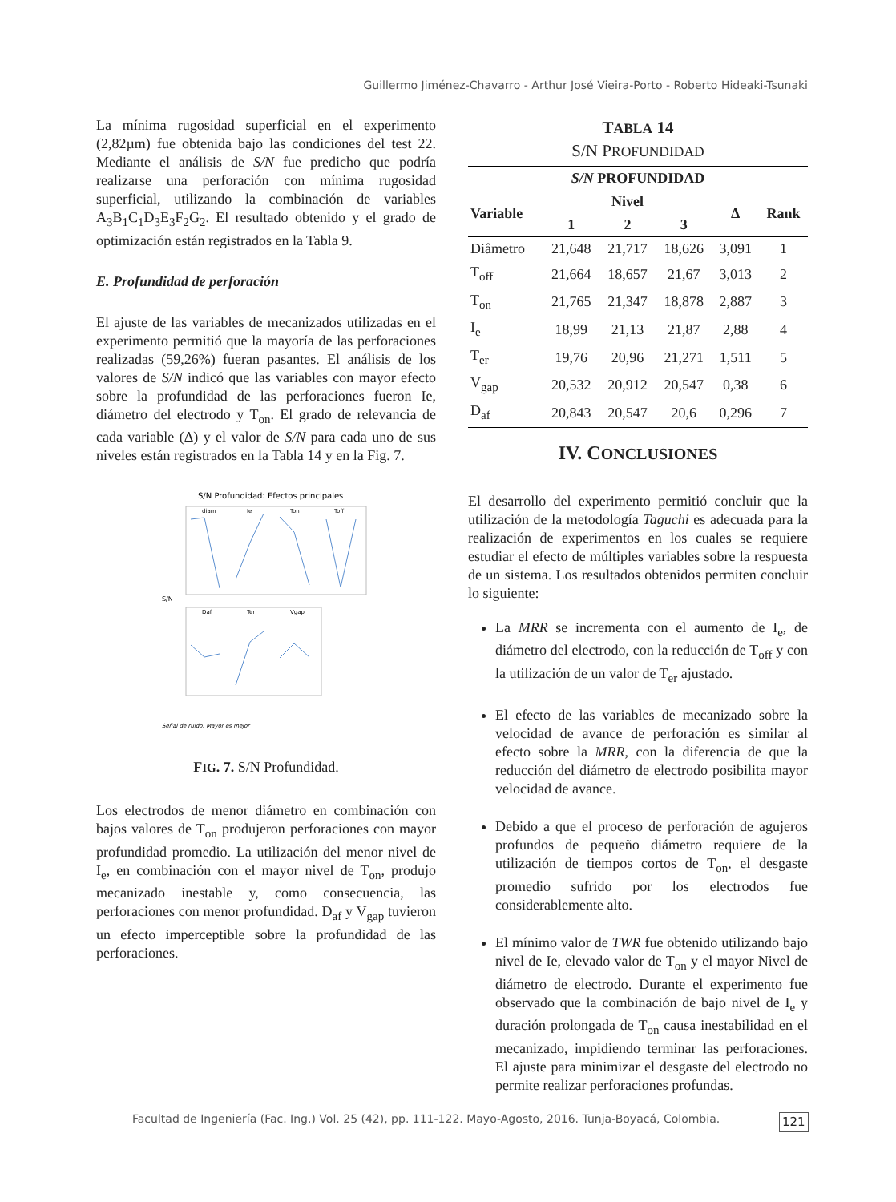Guillermo Jiménez-Chavarro - Arthur José Vieira-Porto - Roberto Hideaki-Tsunaki
La mínima rugosidad superficial en el experimento (2,82µm) fue obtenida bajo las condiciones del test 22. Mediante el análisis de S/N fue predicho que podría realizarse una perforación con mínima rugosidad superficial, utilizando la combinación de variables A<sub>3</sub>B<sub>1</sub>C<sub>1</sub>D<sub>3</sub>E<sub>3</sub>F<sub>2</sub>G<sub>2</sub>. El resultado obtenido y el grado de optimización están registrados en la Tabla 9.
E. Profundidad de perforación
El ajuste de las variables de mecanizados utilizadas en el experimento permitió que la mayoría de las perforaciones realizadas (59,26%) fueran pasantes. El análisis de los valores de S/N indicó que las variables con mayor efecto sobre la profundidad de las perforaciones fueron Ie, diámetro del electrodo y T<sub>on</sub>. El grado de relevancia de cada variable (Δ) y el valor de S/N para cada uno de sus niveles están registrados en la Tabla 14 y en la Fig. 7.
S/N Profundidad: Efectos principales
diam
Ie
Ton
Toff
Daf
Ter
Vgap
S/N
Señal de ruido: Mayor es mejor
FIG. 7. S/N Profundidad.
Los electrodos de menor diámetro en combinación con bajos valores de T<sub>on</sub> produjeron perforaciones con mayor profundidad promedio. La utilización del menor nivel de I<sub>e</sub>, en combinación con el mayor nivel de T<sub>on</sub>, produjo mecanizado inestable y, como consecuencia, las perforaciones con menor profundidad. D<sub>af</sub> y V<sub>gap</sub> tuvieron un efecto imperceptible sobre la profundidad de las perforaciones.
TABLA 14
S/N PROFUNDIDAD
| S/N PROFUNDIDAD | | | | | |
| --- | --- | --- | --- | --- | --- |
| Variable | Nivel | | | Δ | Rank |
| | 1 | 2 | 3 | | |
| Diâmetro | 21,648 | 21,717 | 18,626 | 3,091 | 1 |
| T<sub>off</sub> | 21,664 | 18,657 | 21,67 | 3,013 | 2 |
| T<sub>on</sub> | 21,765 | 21,347 | 18,878 | 2,887 | 3 |
| I<sub>e</sub> | 18,99 | 21,13 | 21,87 | 2,88 | 4 |
| T<sub>er</sub> | 19,76 | 20,96 | 21,271 | 1,511 | 5 |
| V<sub>gap</sub> | 20,532 | 20,912 | 20,547 | 0,38 | 6 |
| D<sub>af</sub> | 20,843 | 20,547 | 20,6 | 0,296 | 7 |
IV. CONCLUSIONES
El desarrollo del experimento permitió concluir que la utilización de la metodología Taguchi es adecuada para la realización de experimentos en los cuales se requiere estudiar el efecto de múltiples variables sobre la respuesta de un sistema. Los resultados obtenidos permiten concluir lo siguiente:
La MRR se incrementa con el aumento de I<sub>e</sub>, de diámetro del electrodo, con la reducción de T<sub>off</sub> y con la utilización de un valor de T<sub>er</sub> ajustado.
El efecto de las variables de mecanizado sobre la velocidad de avance de perforación es similar al efecto sobre la MRR, con la diferencia de que la reducción del diámetro de electrodo posibilita mayor velocidad de avance.
Debido a que el proceso de perforación de agujeros profundos de pequeño diámetro requiere de la utilización de tiempos cortos de T<sub>on</sub>, el desgaste promedio sufrido por los electrodos fue considerablemente alto.
El mínimo valor de TWR fue obtenido utilizando bajo nivel de Ie, elevado valor de T<sub>on</sub> y el mayor Nivel de diámetro de electrodo. Durante el experimento fue observado que la combinación de bajo nivel de I<sub>e</sub> y duración prolongada de T<sub>on</sub> causa inestabilidad en el mecanizado, impidiendo terminar las perforaciones. El ajuste para minimizar el desgaste del electrodo no permite realizar perforaciones profundas.
Facultad de Ingeniería (Fac. Ing.) Vol. 25 (42), pp. 111-122. Mayo-Agosto, 2016. Tunja-Boyacá, Colombia.
121